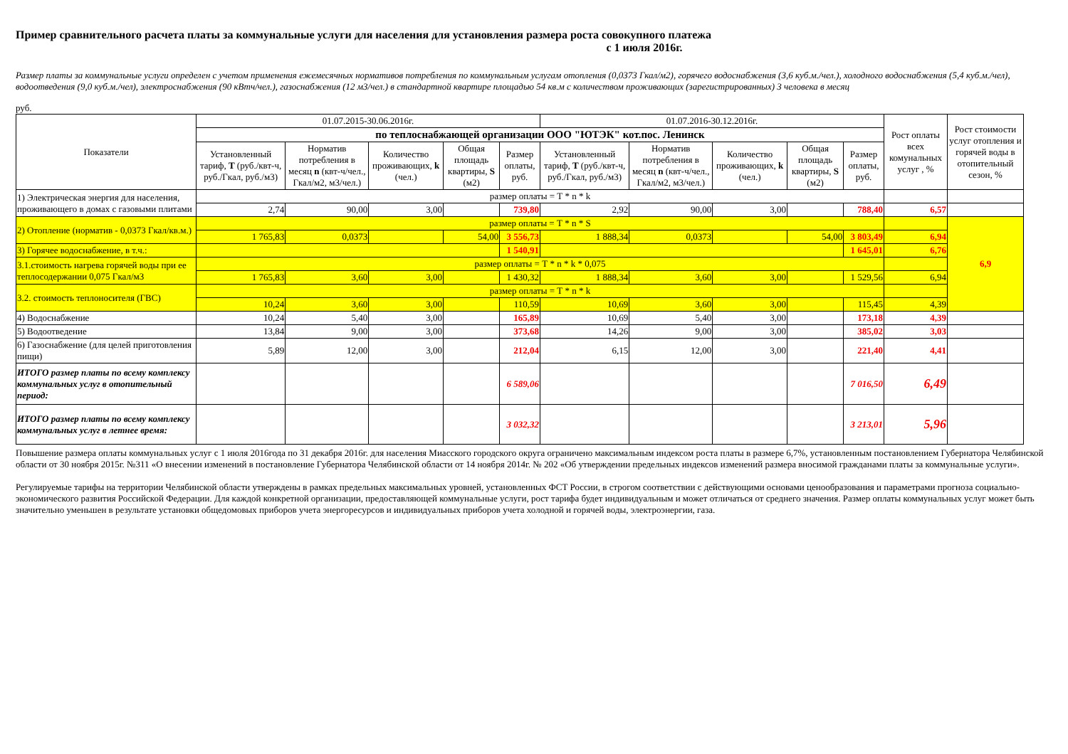Пример сравнительного расчета платы за коммунальные услуги для населения для установления размера роста совокупного платежа
с 1 июля 2016г.
Размер платы за коммунальные услуги определен с учетом применения ежемесячных нормативов потребления по коммунальным услугам отопления (0,0373 Гкал/м2), горячего водоснабжения (3,6 куб.м./чел.), холодного водоснабжения (5,4 куб.м./чел), водоотведения (9,0 куб.м./чел), электроснабжения (90 кВтч/чел.), газоснабжения (12 м3/чел.) в стандартной квартире площадью 54 кв.м с количеством проживающих (зарегистрированных) 3 человека в месяц
руб.
| Показатели | 01.07.2015-30.06.2016г. | | | | | 01.07.2016-30.12.2016г. | | | | | Рост оплаты всех комунальных услуг , % | Рост стоимости услуг отопления и горячей воды в отопительный сезон, % |
| --- | --- | --- | --- | --- | --- | --- | --- | --- | --- | --- | --- | --- |
| | по теплоснабжающей организации ООО "ЮТЭК" кот.пос. Ленинск | | | | | | | | | | | |
| | Установленный тариф, Т (руб./квт-ч, руб./Гкал, руб./м3) | Норматив потребления в месяц n (квт-ч/чел., Гкал/м2, м3/чел.) | Количество проживающих, k (чел.) | Общая площадь квартиры, S (м2) | Размер оплаты, руб. | Установленный тариф, Т (руб./квт-ч, руб./Гкал, руб./м3) | Норматив потребления в месяц n (квт-ч/чел., Гкал/м2, м3/чел.) | Количество проживающих, k (чел.) | Общая площадь квартиры, S (м2) | Размер оплаты, руб. | | |
| 1) Электрическая энергия для населения, проживающего в домах с газовыми плитами | размер оплаты = Т * n * k | | | | | | | | | | | |
| | 2,74 | 90,00 | 3,00 | | 739,80 | 2,92 | 90,00 | 3,00 | | 788,40 | 6,57 | |
| 2) Отопление (норматив - 0,0373 Гкал/кв.м.) | размер оплаты = Т * n * S | | | | | | | | | | | 6,9 |
| | 1 765,83 | 0,0373 | | 54,00 | 3 556,73 | 1 888,34 | 0,0373 | | 54,00 | 3 803,49 | 6,94 | |
| 3) Горячее водоснабжение, в т.ч.: | | | | | 1 540,91 | | | | | 1 645,01 | 6,76 | |
| 3.1.стоимость нагрева горячей воды при ее теплосодержании 0,075 Гкал/м3 | размер оплаты = Т * n * k * 0,075 | | | | | | | | | | | |
| | 1 765,83 | 3,60 | 3,00 | | 1 430,32 | 1 888,34 | 3,60 | 3,00 | | 1 529,56 | 6,94 | |
| 3.2. стоимость теплоносителя (ГВС) | размер оплаты = Т * n * k | | | | | | | | | | | |
| | 10,24 | 3,60 | 3,00 | | 110,59 | 10,69 | 3,60 | 3,00 | | 115,45 | 4,39 | |
| 4) Водоснабжение | 10,24 | 5,40 | 3,00 | | 165,89 | 10,69 | 5,40 | 3,00 | | 173,18 | 4,39 | |
| 5) Водоотведение | 13,84 | 9,00 | 3,00 | | 373,68 | 14,26 | 9,00 | 3,00 | | 385,02 | 3,03 | |
| 6) Газоснабжение (для целей приготовления пищи) | 5,89 | 12,00 | 3,00 | | 212,04 | 6,15 | 12,00 | 3,00 | | 221,40 | 4,41 | |
| ИТОГО размер платы по всему комплексу коммунальных услуг в отопительный период: | | | | | 6 589,06 | | | | | 7 016,50 | 6,49 | |
| ИТОГО размер платы по всему комплексу коммунальных услуг в летнее время: | | | | | 3 032,32 | | | | | 3 213,01 | 5,96 | |
Повышение размера оплаты коммунальных услуг с 1 июля 2016года по 31 декабря 2016г. для населения Миасского городского округа ограничено максимальным индексом роста платы в размере 6,7%, установленным постановлением Губернатора Челябинской области от 30 ноября 2015г. №311 «О внесении изменений в постановление Губернатора Челябинской области от 14 ноября 2014г. № 202 «Об утверждении предельных индексов изменений размера вносимой гражданами платы за коммунальные услуги».
Регулируемые тарифы на территории Челябинской области утверждены в рамках предельных максимальных уровней, установленных ФСТ России, в строгом соответствии с действующими основами ценообразования и параметрами прогноза социально-экономического развития Российской Федерации. Для каждой конкретной организации, предоставляющей коммунальные услуги, рост тарифа будет индивидуальным и может отличаться от среднего значения. Размер оплаты коммунальных услуг может быть значительно уменьшен в результате установки общедомовых приборов учета энергоресурсов и индивидуальных приборов учета холодной и горячей воды, электроэнергии, газа.